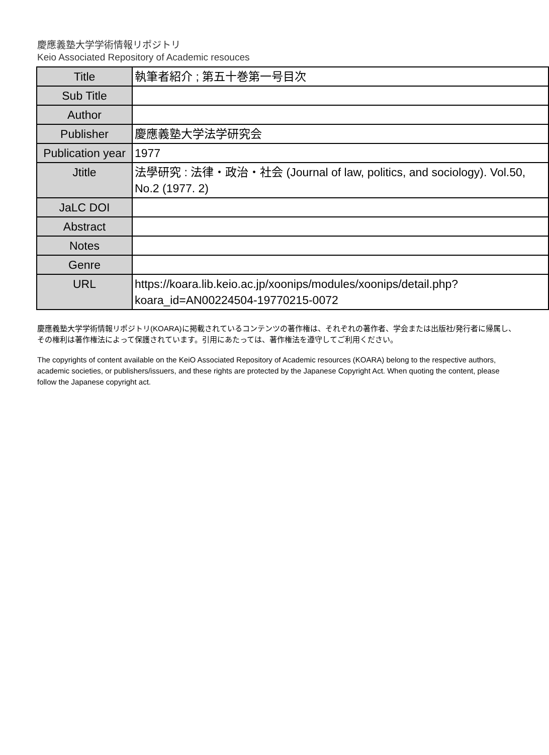慶應義塾大学学術情報リポジトリ
Keio Associated Repository of Academic resouces
| Title | 執筆者紹介 ; 第五十巻第一号目次 |
| Sub Title | |
| Author | |
| Publisher | 慶應義塾大学法学研究会 |
| Publication year | 1977 |
| Jtitle | 法學研究 : 法律・政治・社会 (Journal of law, politics, and sociology). Vol.50, No.2 (1977. 2) |
| JaLC DOI | |
| Abstract | |
| Notes | |
| Genre | |
| URL | https://koara.lib.keio.ac.jp/xoonips/modules/xoonips/detail.php?koara_id=AN00224504-19770215-0072 |
慶應義塾大学学術情報リポジトリ(KOARA)に掲載されているコンテンツの著作権は、それぞれの著作者、学会または出版社/発行者に帰属し、その権利は著作権法によって保護されています。引用にあたっては、著作権法を遵守してご利用ください。
The copyrights of content available on the KeiO Associated Repository of Academic resources (KOARA) belong to the respective authors, academic societies, or publishers/issuers, and these rights are protected by the Japanese Copyright Act. When quoting the content, please follow the Japanese copyright act.